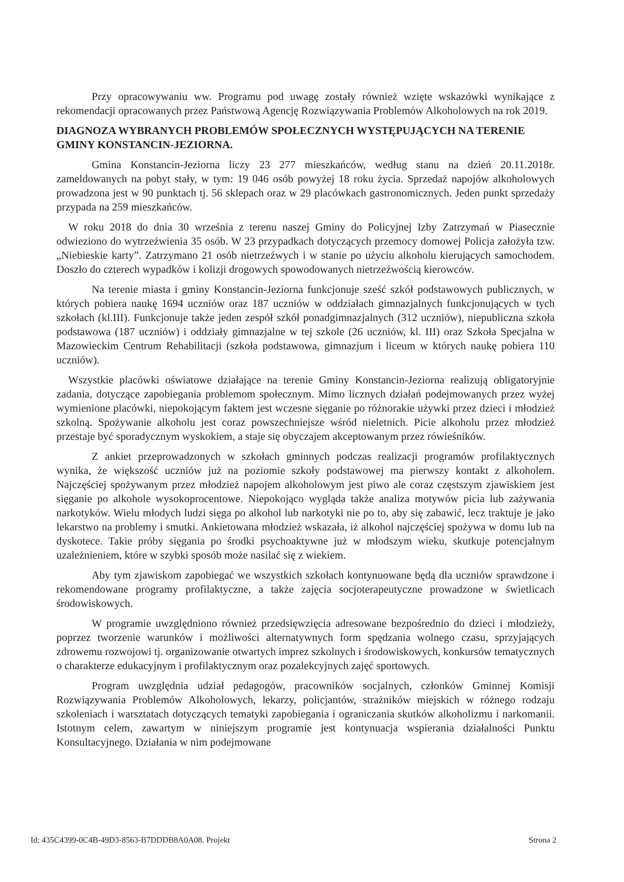Przy opracowywaniu ww. Programu pod uwagę zostały również wzięte wskazówki wynikające z rekomendacji opracowanych przez Państwową Agencję Rozwiązywania Problemów Alkoholowych na rok 2019.
DIAGNOZA WYBRANYCH PROBLEMÓW SPOŁECZNYCH WYSTĘPUJĄCYCH NA TERENIE GMINY KONSTANCIN-JEZIORNA.
Gmina Konstancin-Jeziorna liczy 23 277 mieszkańców, według stanu na dzień 20.11.2018r. zameldowanych na pobyt stały, w tym: 19 046 osób powyżej 18 roku życia. Sprzedaż napojów alkoholowych prowadzona jest w 90 punktach tj. 56 sklepach oraz w 29 placówkach gastronomicznych. Jeden punkt sprzedaży przypada na 259 mieszkańców.
W roku 2018 do dnia 30 września z terenu naszej Gminy do Policyjnej Izby Zatrzymań w Piasecznie odwieziono do wytrzeźwienia 35 osób. W 23 przypadkach dotyczących przemocy domowej Policja założyła tzw. „Niebieskie karty”. Zatrzymano 21 osób nietrzeźwych i w stanie po użyciu alkoholu kierujących samochodem. Doszło do czterech wypadków i kolizji drogowych spowodowanych nietrzeźwością kierowców.
Na terenie miasta i gminy Konstancin-Jeziorna funkcjonuje sześć szkół podstawowych publicznych, w których pobiera naukę 1694 uczniów oraz 187 uczniów w oddziałach gimnazjalnych funkcjonujących w tych szkołach (kl.III). Funkcjonuje także jeden zespół szkół ponadgimnazjalnych (312 uczniów), niepubliczna szkoła podstawowa (187 uczniów) i oddziały gimnazjalne w tej szkole (26 uczniów, kl. III) oraz Szkoła Specjalna w Mazowieckim Centrum Rehabilitacji (szkoła podstawowa, gimnazjum i liceum w których naukę pobiera 110 uczniów).
Wszystkie placówki oświatowe działające na terenie Gminy Konstancin-Jeziorna realizują obligatoryjnie zadania, dotyczące zapobiegania problemom społecznym. Mimo licznych działań podejmowanych przez wyżej wymienione placówki, niepokojącym faktem jest wczesne sięganie po różnorakie używki przez dzieci i młodzież szkolną. Spożywanie alkoholu jest coraz powszechniejsze wśród nieletnich. Picie alkoholu przez młodzież przestaje być sporadycznym wyskokiem, a staje się obyczajem akceptowanym przez rówieśników.
Z ankiet przeprowadzonych w szkołach gminnych podczas realizacji programów profilaktycznych wynika, że większość uczniów już na poziomie szkoły podstawowej ma pierwszy kontakt z alkoholem. Najczęściej spożywanym przez młodzież napojem alkoholowym jest piwo ale coraz częstszym zjawiskiem jest sięganie po alkohole wysokoprocentowe. Niepokojąco wygląda także analiza motywów picia lub zażywania narkotyków. Wielu młodych ludzi sięga po alkohol lub narkotyki nie po to, aby się zabawić, lecz traktuje je jako lekarstwo na problemy i smutki. Ankietowana młodzież wskazała, iż alkohol najczęściej spożywa w domu lub na dyskotece. Takie próby sięgania po środki psychoaktywne już w młodszym wieku, skutkuje potencjalnym uzależnieniem, które w szybki sposób może nasilać się z wiekiem.
Aby tym zjawiskom zapobiegać we wszystkich szkołach kontynuowane będą dla uczniów sprawdzone i rekomendowane programy profilaktyczne, a także zajęcia socjoterapeutyczne prowadzone w świetlicach środowiskowych.
W programie uwzględniono również przedsięwzięcia adresowane bezpośrednio do dzieci i młodzieży, poprzez tworzenie warunków i możliwości alternatywnych form spędzania wolnego czasu, sprzyjających zdrowemu rozwojowi tj. organizowanie otwartych imprez szkolnych i środowiskowych, konkursów tematycznych o charakterze edukacyjnym i profilaktycznym oraz pozalekcyjnych zajęć sportowych.
Program uwzględnia udział pedagogów, pracowników socjalnych, członków Gminnej Komisji Rozwiązywania Problemów Alkoholowych, lekarzy, policjantów, strażników miejskich w różnego rodzaju szkoleniach i warsztatach dotyczących tematyki zapobiegania i ograniczania skutków alkoholizmu i narkomanii. Istotnym celem, zawartym w niniejszym programie jest kontynuacja wspierania działalności Punktu Konsultacyjnego. Działania w nim podejmowane
Id: 435C4399-0C4B-49D3-8563-B7DDDB8A0A08. Projekt Strona 2